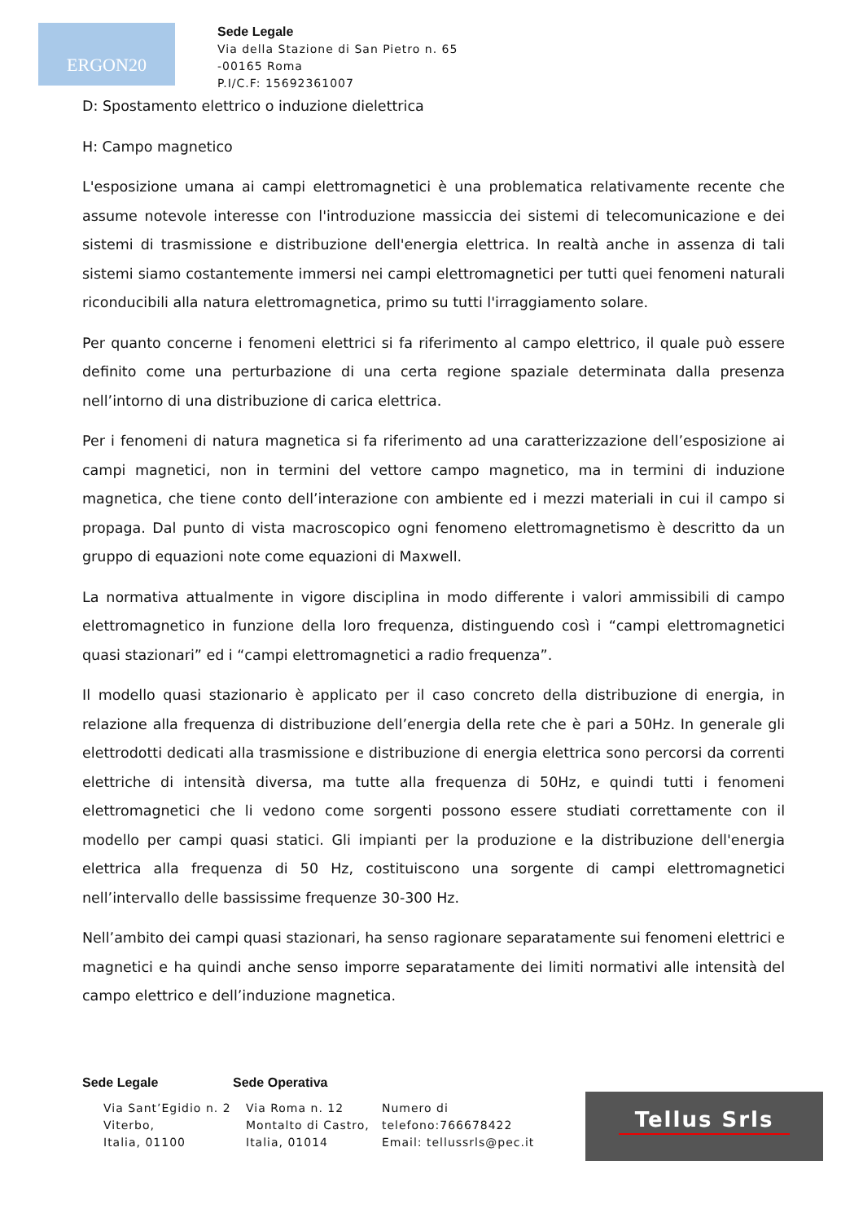ERGON20
Sede Legale
Via della Stazione di San Pietro n. 65
-00165 Roma
P.I/C.F: 15692361007
D: Spostamento elettrico o induzione dielettrica
H: Campo magnetico
L'esposizione umana ai campi elettromagnetici è una problematica relativamente recente che assume notevole interesse con l'introduzione massiccia dei sistemi di telecomunicazione e dei sistemi di trasmissione e distribuzione dell'energia elettrica. In realtà anche in assenza di tali sistemi siamo costantemente immersi nei campi elettromagnetici per tutti quei fenomeni naturali riconducibili alla natura elettromagnetica, primo su tutti l'irraggiamento solare.
Per quanto concerne i fenomeni elettrici si fa riferimento al campo elettrico, il quale può essere definito come una perturbazione di una certa regione spaziale determinata dalla presenza nell’intorno di una distribuzione di carica elettrica.
Per i fenomeni di natura magnetica si fa riferimento ad una caratterizzazione dell’esposizione ai campi magnetici, non in termini del vettore campo magnetico, ma in termini di induzione magnetica, che tiene conto dell’interazione con ambiente ed i mezzi materiali in cui il campo si propaga. Dal punto di vista macroscopico ogni fenomeno elettromagnetismo è descritto da un gruppo di equazioni note come equazioni di Maxwell.
La normativa attualmente in vigore disciplina in modo differente i valori ammissibili di campo elettromagnetico in funzione della loro frequenza, distinguendo così i “campi elettromagnetici quasi stazionari” ed i “campi elettromagnetici a radio frequenza”.
Il modello quasi stazionario è applicato per il caso concreto della distribuzione di energia, in relazione alla frequenza di distribuzione dell’energia della rete che è pari a 50Hz. In generale gli elettrodotti dedicati alla trasmissione e distribuzione di energia elettrica sono percorsi da correnti elettriche di intensità diversa, ma tutte alla frequenza di 50Hz, e quindi tutti i fenomeni elettromagnetici che li vedono come sorgenti possono essere studiati correttamente con il modello per campi quasi statici. Gli impianti per la produzione e la distribuzione dell'energia elettrica alla frequenza di 50 Hz, costituiscono una sorgente di campi elettromagnetici nell’intervallo delle bassissime frequenze 30-300 Hz.
Nell’ambito dei campi quasi stazionari, ha senso ragionare separatamente sui fenomeni elettrici e magnetici e ha quindi anche senso imporre separatamente dei limiti normativi alle intensità del campo elettrico e dell’induzione magnetica.
Sede Legale Sede Operativa
Via Sant’Egidio n. 2 Viterbo,
Italia, 01100
Via Roma n. 12 Montalto di Castro, Italia, 01014
Numero di telefono:766678422 Email: tellussrls@pec.it
Tellus Srls